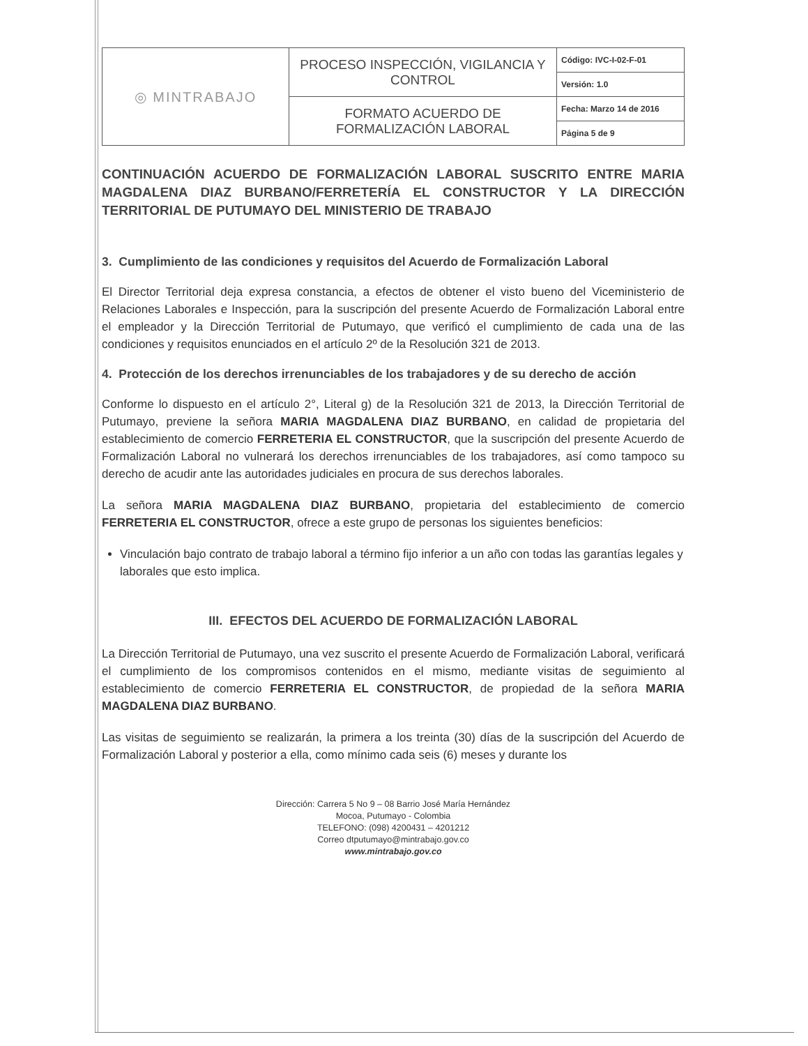| ◎ MINTRABAJO | PROCESO INSPECCIÓN, VIGILANCIA Y CONTROL | Código: IVC-I-02-F-01 |
| | | Versión: 1.0 |
| | FORMATO ACUERDO DE FORMALIZACIÓN LABORAL | Fecha: Marzo 14 de 2016 |
| | | Página 5 de 9 |
CONTINUACIÓN ACUERDO DE FORMALIZACIÓN LABORAL SUSCRITO ENTRE MARIA MAGDALENA DIAZ BURBANO/FERRETERÍA EL CONSTRUCTOR Y LA DIRECCIÓN TERRITORIAL DE PUTUMAYO DEL MINISTERIO DE TRABAJO
3. Cumplimiento de las condiciones y requisitos del Acuerdo de Formalización Laboral
El Director Territorial deja expresa constancia, a efectos de obtener el visto bueno del Viceministerio de Relaciones Laborales e Inspección, para la suscripción del presente Acuerdo de Formalización Laboral entre el empleador y la Dirección Territorial de Putumayo, que verificó el cumplimiento de cada una de las condiciones y requisitos enunciados en el artículo 2º de la Resolución 321 de 2013.
4. Protección de los derechos irrenunciables de los trabajadores y de su derecho de acción
Conforme lo dispuesto en el artículo 2°, Literal g) de la Resolución 321 de 2013, la Dirección Territorial de Putumayo, previene la señora MARIA MAGDALENA DIAZ BURBANO, en calidad de propietaria del establecimiento de comercio FERRETERIA EL CONSTRUCTOR, que la suscripción del presente Acuerdo de Formalización Laboral no vulnerará los derechos irrenunciables de los trabajadores, así como tampoco su derecho de acudir ante las autoridades judiciales en procura de sus derechos laborales.
La señora MARIA MAGDALENA DIAZ BURBANO, propietaria del establecimiento de comercio FERRETERIA EL CONSTRUCTOR, ofrece a este grupo de personas los siguientes beneficios:
Vinculación bajo contrato de trabajo laboral a término fijo inferior a un año con todas las garantías legales y laborales que esto implica.
III. EFECTOS DEL ACUERDO DE FORMALIZACIÓN LABORAL
La Dirección Territorial de Putumayo, una vez suscrito el presente Acuerdo de Formalización Laboral, verificará el cumplimiento de los compromisos contenidos en el mismo, mediante visitas de seguimiento al establecimiento de comercio FERRETERIA EL CONSTRUCTOR, de propiedad de la señora MARIA MAGDALENA DIAZ BURBANO.
Las visitas de seguimiento se realizarán, la primera a los treinta (30) días de la suscripción del Acuerdo de Formalización Laboral y posterior a ella, como mínimo cada seis (6) meses y durante los
Dirección: Carrera 5 No 9 – 08 Barrio José María Hernández
Mocoa, Putumayo - Colombia
TELEFONO: (098) 4200431 – 4201212
Correo dtputumayo@mintrabajo.gov.co
www.mintrabajo.gov.co